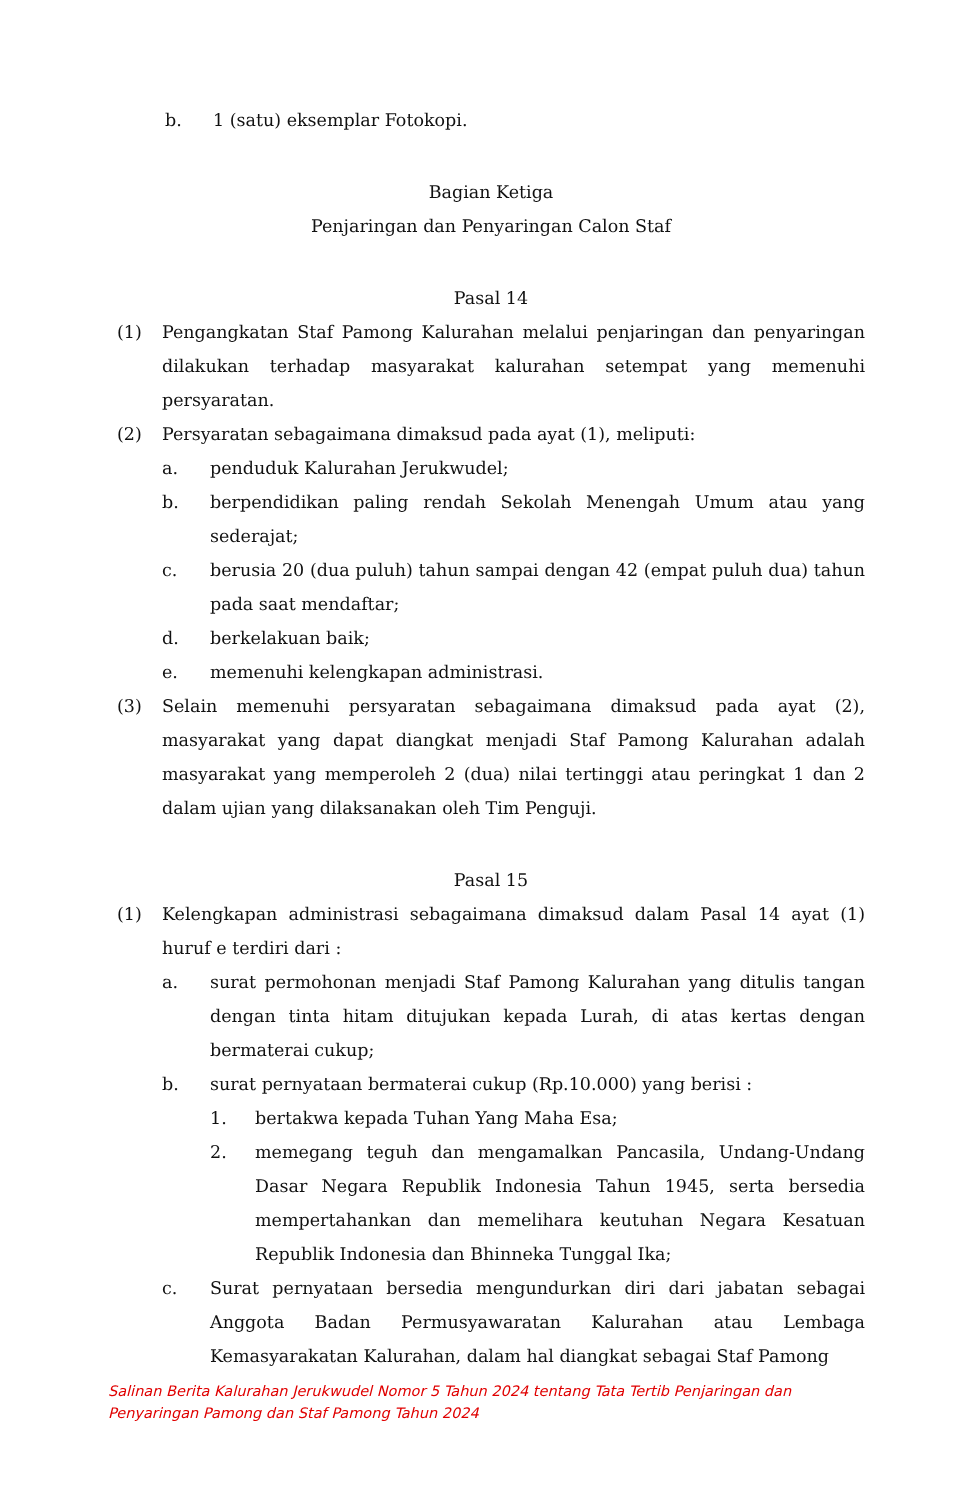b. 1 (satu) eksemplar Fotokopi.
Bagian Ketiga
Penjaringan dan Penyaringan Calon Staf
Pasal 14
(1) Pengangkatan Staf Pamong Kalurahan melalui penjaringan dan penyaringan dilakukan terhadap masyarakat kalurahan setempat yang memenuhi persyaratan.
(2) Persyaratan sebagaimana dimaksud pada ayat (1), meliputi:
a. penduduk Kalurahan Jerukwudel;
b. berpendidikan paling rendah Sekolah Menengah Umum atau yang sederajat;
c. berusia 20 (dua puluh) tahun sampai dengan 42 (empat puluh dua) tahun pada saat mendaftar;
d. berkelakuan baik;
e. memenuhi kelengkapan administrasi.
(3) Selain memenuhi persyaratan sebagaimana dimaksud pada ayat (2), masyarakat yang dapat diangkat menjadi Staf Pamong Kalurahan adalah masyarakat yang memperoleh 2 (dua) nilai tertinggi atau peringkat 1 dan 2 dalam ujian yang dilaksanakan oleh Tim Penguji.
Pasal 15
(1) Kelengkapan administrasi sebagaimana dimaksud dalam Pasal 14 ayat (1) huruf e terdiri dari :
a. surat permohonan menjadi Staf Pamong Kalurahan yang ditulis tangan dengan tinta hitam ditujukan kepada Lurah, di atas kertas dengan bermaterai cukup;
b. surat pernyataan bermaterai cukup (Rp.10.000) yang berisi :
1. bertakwa kepada Tuhan Yang Maha Esa;
2. memegang teguh dan mengamalkan Pancasila, Undang-Undang Dasar Negara Republik Indonesia Tahun 1945, serta bersedia mempertahankan dan memelihara keutuhan Negara Kesatuan Republik Indonesia dan Bhinneka Tunggal Ika;
c. Surat pernyataan bersedia mengundurkan diri dari jabatan sebagai Anggota Badan Permusyawaratan Kalurahan atau Lembaga Kemasyarakatan Kalurahan, dalam hal diangkat sebagai Staf Pamong
Salinan Berita Kalurahan Jerukwudel Nomor 5 Tahun 2024 tentang Tata Tertib Penjaringan dan
Penyaringan Pamong dan Staf Pamong Tahun 2024